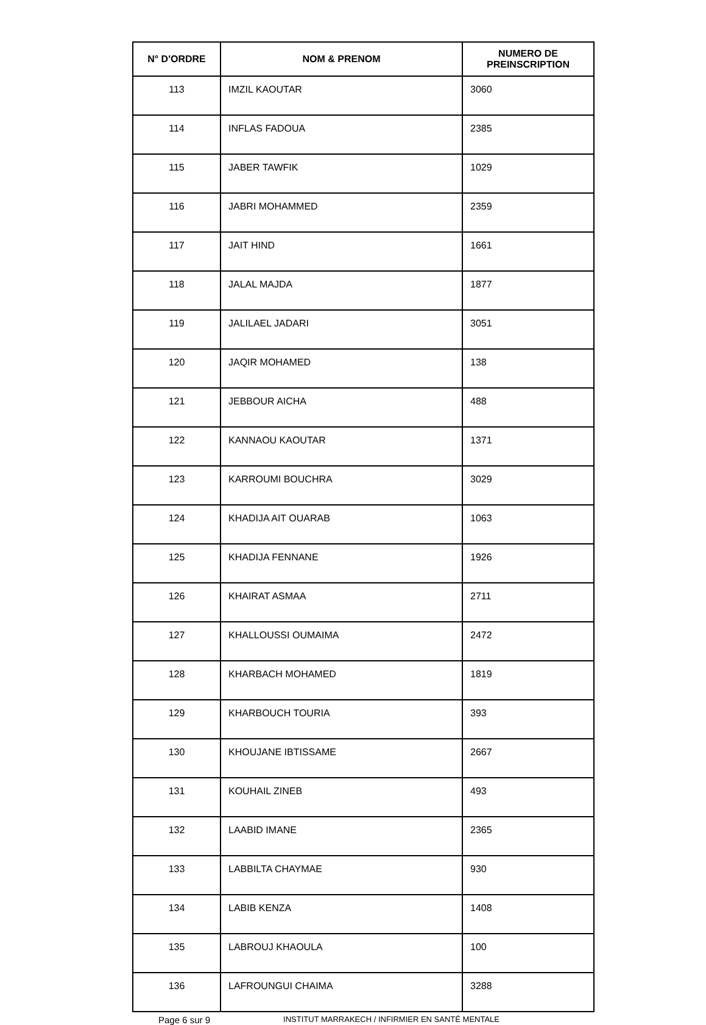| N° D'ORDRE | NOM & PRENOM | NUMERO DE PREINSCRIPTION |
| --- | --- | --- |
| 113 | IMZIL KAOUTAR | 3060 |
| 114 | INFLAS FADOUA | 2385 |
| 115 | JABER TAWFIK | 1029 |
| 116 | JABRI MOHAMMED | 2359 |
| 117 | JAIT HIND | 1661 |
| 118 | JALAL MAJDA | 1877 |
| 119 | JALILAEL JADARI | 3051 |
| 120 | JAQIR MOHAMED | 138 |
| 121 | JEBBOUR AICHA | 488 |
| 122 | KANNAOU KAOUTAR | 1371 |
| 123 | KARROUMI BOUCHRA | 3029 |
| 124 | KHADIJA AIT OUARAB | 1063 |
| 125 | KHADIJA FENNANE | 1926 |
| 126 | KHAIRAT ASMAA | 2711 |
| 127 | KHALLOUSSI OUMAIMA | 2472 |
| 128 | KHARBACH MOHAMED | 1819 |
| 129 | KHARBOUCH TOURIA | 393 |
| 130 | KHOUJANE IBTISSAME | 2667 |
| 131 | KOUHAIL ZINEB | 493 |
| 132 | LAABID IMANE | 2365 |
| 133 | LABBILTA CHAYMAE | 930 |
| 134 | LABIB KENZA | 1408 |
| 135 | LABROUJ KHAOULA | 100 |
| 136 | LAFROUNGUI CHAIMA | 3288 |
Page 6 sur 9 INSTITUT MARRAKECH / INFIRMIER EN SANTÉ MENTALE